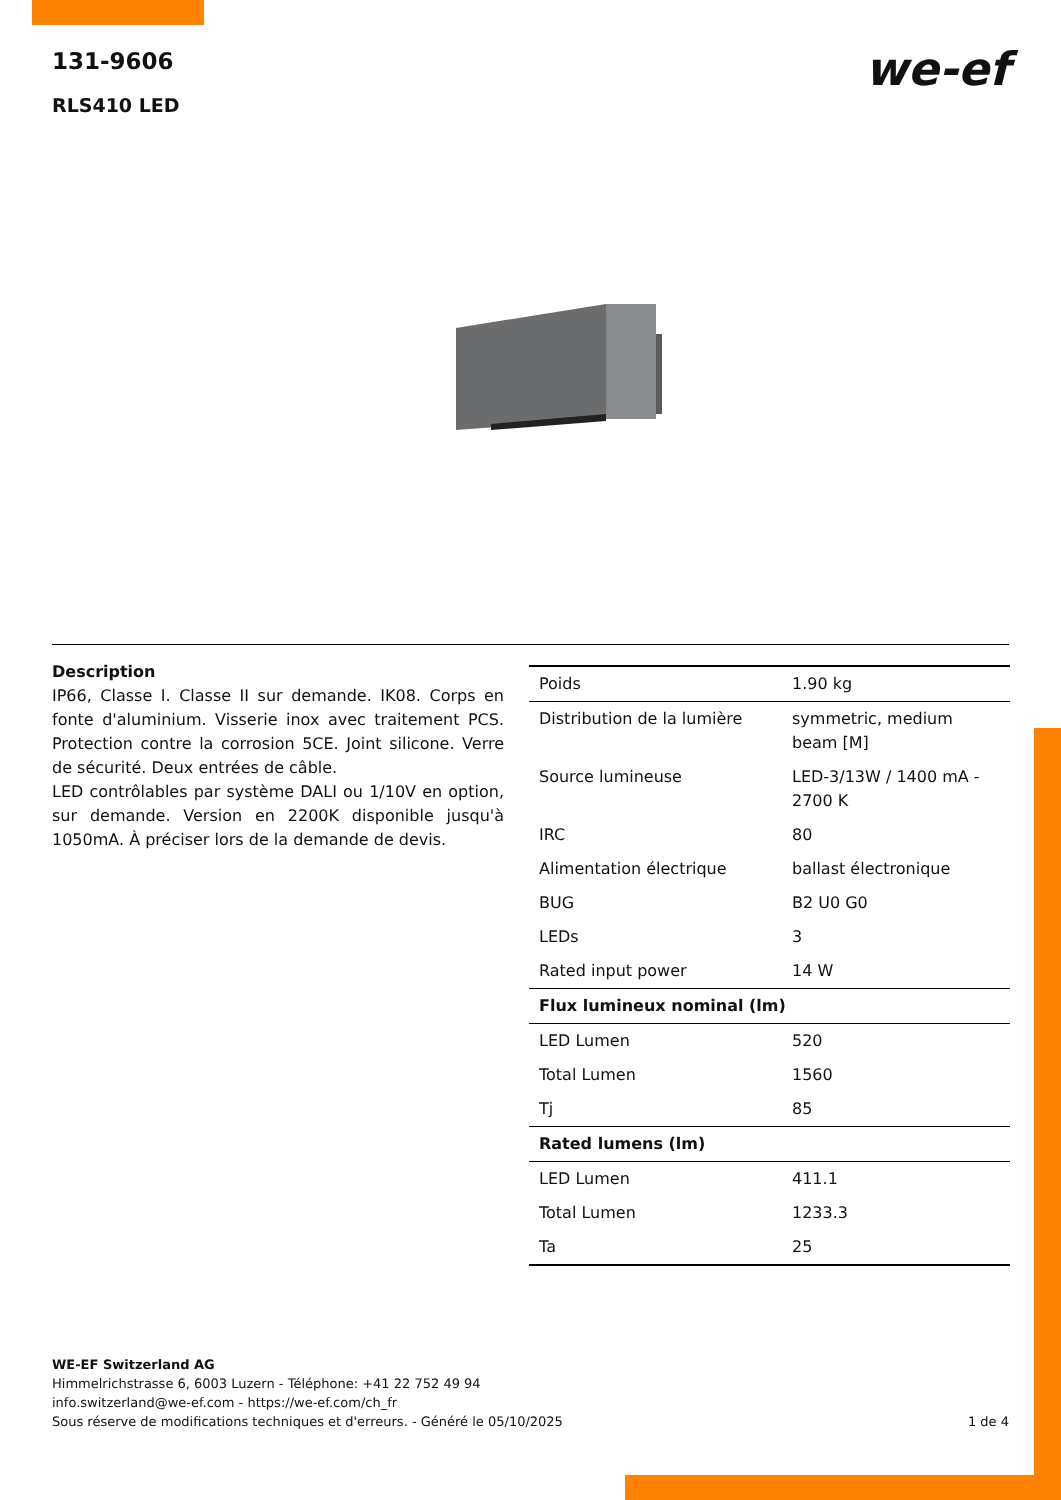131-9606
RLS410 LED
we-ef
Description
IP66, Classe I. Classe II sur demande. IK08. Corps en fonte d'aluminium. Visserie inox avec traitement PCS. Protection contre la corrosion 5CE. Joint silicone. Verre de sécurité. Deux entrées de câble.
LED contrôlables par système DALI ou 1/10V en option, sur demande. Version en 2200K disponible jusqu'à 1050mA. À préciser lors de la demande de devis.
| Poids | 1.90 kg |
| Distribution de la lumière | symmetric, medium beam [M] |
| Source lumineuse | LED-3/13W / 1400 mA - 2700 K |
| IRC | 80 |
| Alimentation électrique | ballast électronique |
| BUG | B2 U0 G0 |
| LEDs | 3 |
| Rated input power | 14 W |
| Flux lumineux nominal (lm) | |
| LED Lumen | 520 |
| Total Lumen | 1560 |
| Tj | 85 |
| Rated lumens (lm) | |
| LED Lumen | 411.1 |
| Total Lumen | 1233.3 |
| Ta | 25 |
WE-EF Switzerland AG
Himmelrichstrasse 6, 6003 Luzern - Téléphone: +41 22 752 49 94
info.switzerland@we-ef.com - https://we-ef.com/ch_fr
Sous réserve de modifications techniques et d'erreurs. - Généré le 05/10/2025 1 de 4